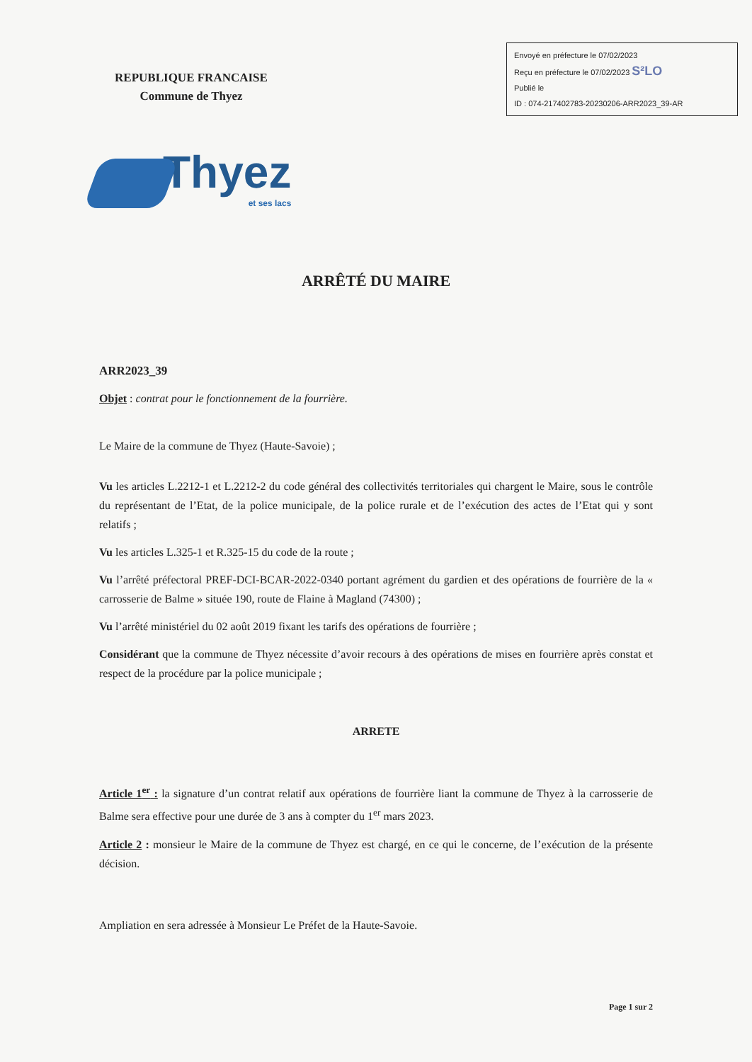REPUBLIQUE FRANCAISE
Commune de Thyez
Envoyé en préfecture le 07/02/2023
Reçu en préfecture le 07/02/2023 S²LO
Publié le
ID : 074-217402783-20230206-ARR2023_39-AR
Thyez
et ses lacs
ARRÊTÉ DU MAIRE
ARR2023_39
Objet : contrat pour le fonctionnement de la fourrière.
Le Maire de la commune de Thyez (Haute-Savoie) ;
Vu les articles L.2212-1 et L.2212-2 du code général des collectivités territoriales qui chargent le Maire, sous le contrôle du représentant de l’Etat, de la police municipale, de la police rurale et de l’exécution des actes de l’Etat qui y sont relatifs ;
Vu les articles L.325-1 et R.325-15 du code de la route ;
Vu l’arrêté préfectoral PREF-DCI-BCAR-2022-0340 portant agrément du gardien et des opérations de fourrière de la « carrosserie de Balme » située 190, route de Flaine à Magland (74300) ;
Vu l’arrêté ministériel du 02 août 2019 fixant les tarifs des opérations de fourrière ;
Considérant que la commune de Thyez nécessite d’avoir recours à des opérations de mises en fourrière après constat et respect de la procédure par la police municipale ;
ARRETE
Article 1<sup>er</sup> : la signature d’un contrat relatif aux opérations de fourrière liant la commune de Thyez à la carrosserie de Balme sera effective pour une durée de 3 ans à compter du 1<sup>er</sup> mars 2023.
Article 2 : monsieur le Maire de la commune de Thyez est chargé, en ce qui le concerne, de l’exécution de la présente décision.
Ampliation en sera adressée à Monsieur Le Préfet de la Haute-Savoie.
Page 1 sur 2